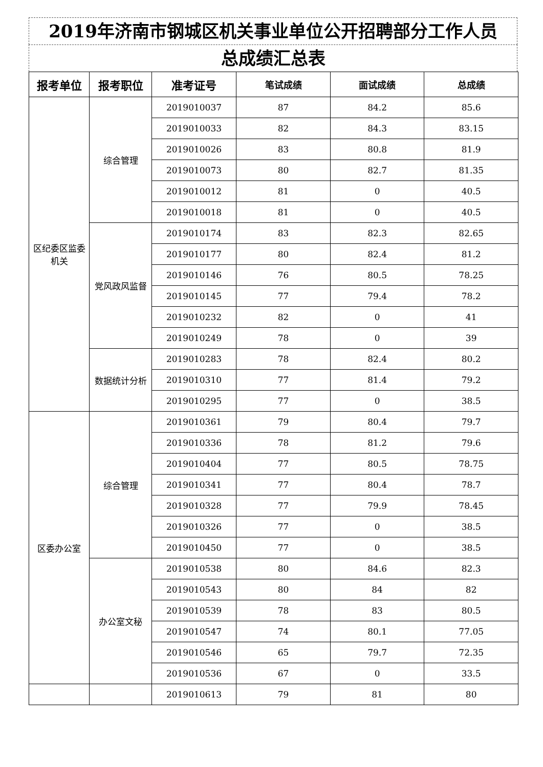2019年济南市钢城区机关事业单位公开招聘部分工作人员
总成绩汇总表
| 报考单位 | 报考职位 | 准考证号 | 笔试成绩 | 面试成绩 | 总成绩 |
| --- | --- | --- | --- | --- | --- |
| 区纪委区监委机关 | 综合管理 | 2019010037 | 87 | 84.2 | 85.6 |
| | | 2019010033 | 82 | 84.3 | 83.15 |
| | | 2019010026 | 83 | 80.8 | 81.9 |
| | | 2019010073 | 80 | 82.7 | 81.35 |
| | | 2019010012 | 81 | 0 | 40.5 |
| | | 2019010018 | 81 | 0 | 40.5 |
| | 党风政风监督 | 2019010174 | 83 | 82.3 | 82.65 |
| | | 2019010177 | 80 | 82.4 | 81.2 |
| | | 2019010146 | 76 | 80.5 | 78.25 |
| | | 2019010145 | 77 | 79.4 | 78.2 |
| | | 2019010232 | 82 | 0 | 41 |
| | | 2019010249 | 78 | 0 | 39 |
| | 数据统计分析 | 2019010283 | 78 | 82.4 | 80.2 |
| | | 2019010310 | 77 | 81.4 | 79.2 |
| | | 2019010295 | 77 | 0 | 38.5 |
| 区委办公室 | 综合管理 | 2019010361 | 79 | 80.4 | 79.7 |
| | | 2019010336 | 78 | 81.2 | 79.6 |
| | | 2019010404 | 77 | 80.5 | 78.75 |
| | | 2019010341 | 77 | 80.4 | 78.7 |
| | | 2019010328 | 77 | 79.9 | 78.45 |
| | | 2019010326 | 77 | 0 | 38.5 |
| | | 2019010450 | 77 | 0 | 38.5 |
| | 办公室文秘 | 2019010538 | 80 | 84.6 | 82.3 |
| | | 2019010543 | 80 | 84 | 82 |
| | | 2019010539 | 78 | 83 | 80.5 |
| | | 2019010547 | 74 | 80.1 | 77.05 |
| | | 2019010546 | 65 | 79.7 | 72.35 |
| | | 2019010536 | 67 | 0 | 33.5 |
| | | 2019010613 | 79 | 81 | 80 |